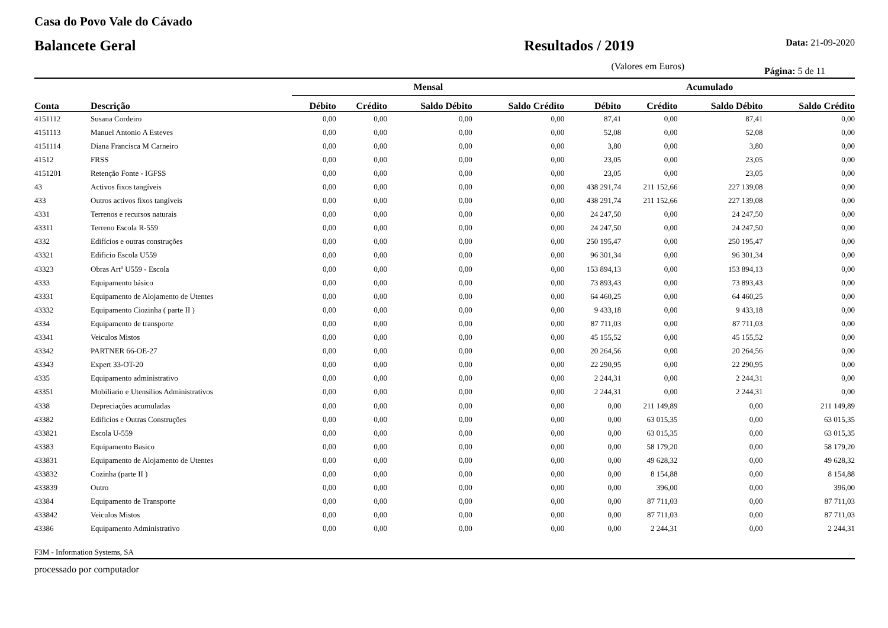Casa do Povo Vale do Cávado
Balancete Geral Resultados / 2019
Data: 21-09-2020
(Valores em Euros) Página: 5 de 11
| | | Mensal | | | | Acumulado | | | |
| --- | --- | --- | --- | --- | --- | --- | --- | --- | --- |
| Conta | Descrição | Débito | Crédito | Saldo Débito | Saldo Crédito | Débito | Crédito | Saldo Débito | Saldo Crédito |
| 4151112 | Susana Cordeiro | 0,00 | 0,00 | 0,00 | 0,00 | 87,41 | 0,00 | 87,41 | 0,00 |
| 4151113 | Manuel Antonio A Esteves | 0,00 | 0,00 | 0,00 | 0,00 | 52,08 | 0,00 | 52,08 | 0,00 |
| 4151114 | Diana Francisca M Carneiro | 0,00 | 0,00 | 0,00 | 0,00 | 3,80 | 0,00 | 3,80 | 0,00 |
| 41512 | FRSS | 0,00 | 0,00 | 0,00 | 0,00 | 23,05 | 0,00 | 23,05 | 0,00 |
| 4151201 | Retenção Fonte - IGFSS | 0,00 | 0,00 | 0,00 | 0,00 | 23,05 | 0,00 | 23,05 | 0,00 |
| 43 | Activos fixos tangíveis | 0,00 | 0,00 | 0,00 | 0,00 | 438 291,74 | 211 152,66 | 227 139,08 | 0,00 |
| 433 | Outros activos fixos tangíveis | 0,00 | 0,00 | 0,00 | 0,00 | 438 291,74 | 211 152,66 | 227 139,08 | 0,00 |
| 4331 | Terrenos e recursos naturais | 0,00 | 0,00 | 0,00 | 0,00 | 24 247,50 | 0,00 | 24 247,50 | 0,00 |
| 43311 | Terreno Escola R-559 | 0,00 | 0,00 | 0,00 | 0,00 | 24 247,50 | 0,00 | 24 247,50 | 0,00 |
| 4332 | Edifícios e outras construções | 0,00 | 0,00 | 0,00 | 0,00 | 250 195,47 | 0,00 | 250 195,47 | 0,00 |
| 43321 | Edificio Escola U559 | 0,00 | 0,00 | 0,00 | 0,00 | 96 301,34 | 0,00 | 96 301,34 | 0,00 |
| 43323 | Obras Artº U559 - Escola | 0,00 | 0,00 | 0,00 | 0,00 | 153 894,13 | 0,00 | 153 894,13 | 0,00 |
| 4333 | Equipamento básico | 0,00 | 0,00 | 0,00 | 0,00 | 73 893,43 | 0,00 | 73 893,43 | 0,00 |
| 43331 | Equipamento de Alojamento de Utentes | 0,00 | 0,00 | 0,00 | 0,00 | 64 460,25 | 0,00 | 64 460,25 | 0,00 |
| 43332 | Equipamento Ciozinha ( parte II ) | 0,00 | 0,00 | 0,00 | 0,00 | 9 433,18 | 0,00 | 9 433,18 | 0,00 |
| 4334 | Equipamento de transporte | 0,00 | 0,00 | 0,00 | 0,00 | 87 711,03 | 0,00 | 87 711,03 | 0,00 |
| 43341 | Veiculos Mistos | 0,00 | 0,00 | 0,00 | 0,00 | 45 155,52 | 0,00 | 45 155,52 | 0,00 |
| 43342 | PARTNER 66-OE-27 | 0,00 | 0,00 | 0,00 | 0,00 | 20 264,56 | 0,00 | 20 264,56 | 0,00 |
| 43343 | Expert 33-OT-20 | 0,00 | 0,00 | 0,00 | 0,00 | 22 290,95 | 0,00 | 22 290,95 | 0,00 |
| 4335 | Equipamento administrativo | 0,00 | 0,00 | 0,00 | 0,00 | 2 244,31 | 0,00 | 2 244,31 | 0,00 |
| 43351 | Mobiliario e Utensilios Administrativos | 0,00 | 0,00 | 0,00 | 0,00 | 2 244,31 | 0,00 | 2 244,31 | 0,00 |
| 4338 | Depreciações acumuladas | 0,00 | 0,00 | 0,00 | 0,00 | 0,00 | 211 149,89 | 0,00 | 211 149,89 |
| 43382 | Edificios e Outras Construções | 0,00 | 0,00 | 0,00 | 0,00 | 0,00 | 63 015,35 | 0,00 | 63 015,35 |
| 433821 | Escola U-559 | 0,00 | 0,00 | 0,00 | 0,00 | 0,00 | 63 015,35 | 0,00 | 63 015,35 |
| 43383 | Equipamento Basico | 0,00 | 0,00 | 0,00 | 0,00 | 0,00 | 58 179,20 | 0,00 | 58 179,20 |
| 433831 | Equipamento de Alojamento de Utentes | 0,00 | 0,00 | 0,00 | 0,00 | 0,00 | 49 628,32 | 0,00 | 49 628,32 |
| 433832 | Cozinha (parte II ) | 0,00 | 0,00 | 0,00 | 0,00 | 0,00 | 8 154,88 | 0,00 | 8 154,88 |
| 433839 | Outro | 0,00 | 0,00 | 0,00 | 0,00 | 0,00 | 396,00 | 0,00 | 396,00 |
| 43384 | Equipamento de Transporte | 0,00 | 0,00 | 0,00 | 0,00 | 0,00 | 87 711,03 | 0,00 | 87 711,03 |
| 433842 | Veiculos Mistos | 0,00 | 0,00 | 0,00 | 0,00 | 0,00 | 87 711,03 | 0,00 | 87 711,03 |
| 43386 | Equipamento Administrativo | 0,00 | 0,00 | 0,00 | 0,00 | 0,00 | 2 244,31 | 0,00 | 2 244,31 |
F3M - Information Systems, SA
processado por computador